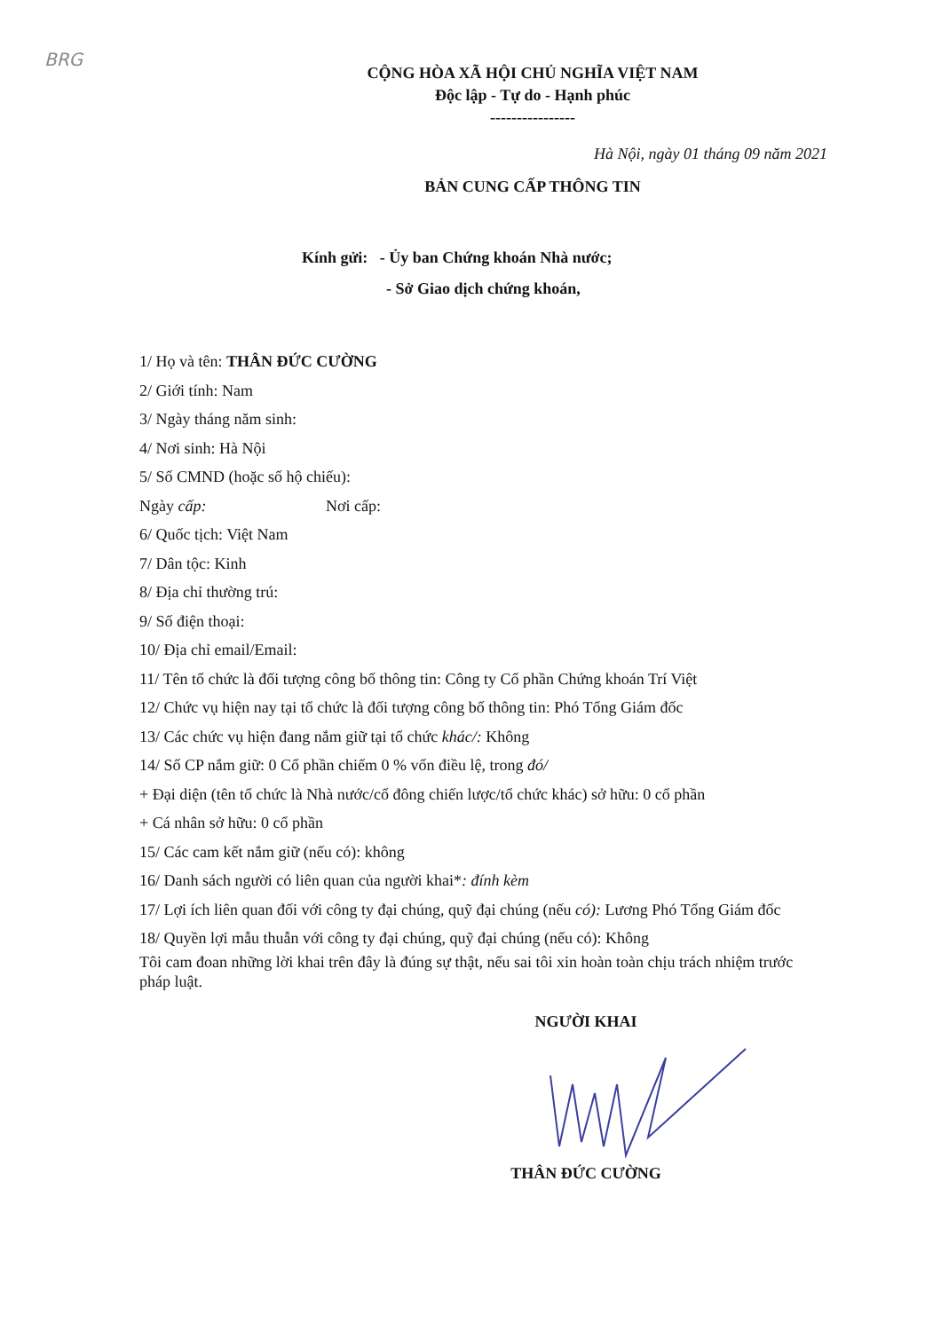BRG
CỘNG HÒA XÃ HỘI CHỦ NGHĨA VIỆT NAM
Độc lập - Tự do - Hạnh phúc
----------------
Hà Nội, ngày 01 tháng 09 năm 2021
BẢN CUNG CẤP THÔNG TIN
Kính gửi: - Ủy ban Chứng khoán Nhà nước;
- Sở Giao dịch chứng khoán,
1/ Họ và tên: THÂN ĐỨC CƯỜNG
2/ Giới tính: Nam
3/ Ngày tháng năm sinh:
4/ Nơi sinh: Hà Nội
5/ Số CMND (hoặc số hộ chiếu):
Ngày cấp: Nơi cấp:
6/ Quốc tịch: Việt Nam
7/ Dân tộc: Kinh
8/ Địa chỉ thường trú:
9/ Số điện thoại:
10/ Địa chỉ email/Email:
11/ Tên tổ chức là đối tượng công bố thông tin: Công ty Cổ phần Chứng khoán Trí Việt
12/ Chức vụ hiện nay tại tổ chức là đối tượng công bố thông tin: Phó Tổng Giám đốc
13/ Các chức vụ hiện đang nắm giữ tại tổ chức khác/: Không
14/ Số CP nắm giữ: 0 Cổ phần chiếm 0 % vốn điều lệ, trong đó/
+ Đại diện (tên tổ chức là Nhà nước/cổ đông chiến lược/tổ chức khác) sở hữu: 0 cổ phần
+ Cá nhân sở hữu: 0 cổ phần
15/ Các cam kết nắm giữ (nếu có): không
16/ Danh sách người có liên quan của người khai*: đính kèm
17/ Lợi ích liên quan đối với công ty đại chúng, quỹ đại chúng (nếu có): Lương Phó Tổng Giám đốc
18/ Quyền lợi mẫu thuẫn với công ty đại chúng, quỹ đại chúng (nếu có): Không
Tôi cam đoan những lời khai trên đây là đúng sự thật, nếu sai tôi xin hoàn toàn chịu trách nhiệm trước pháp luật.
NGƯỜI KHAI
THÂN ĐỨC CƯỜNG